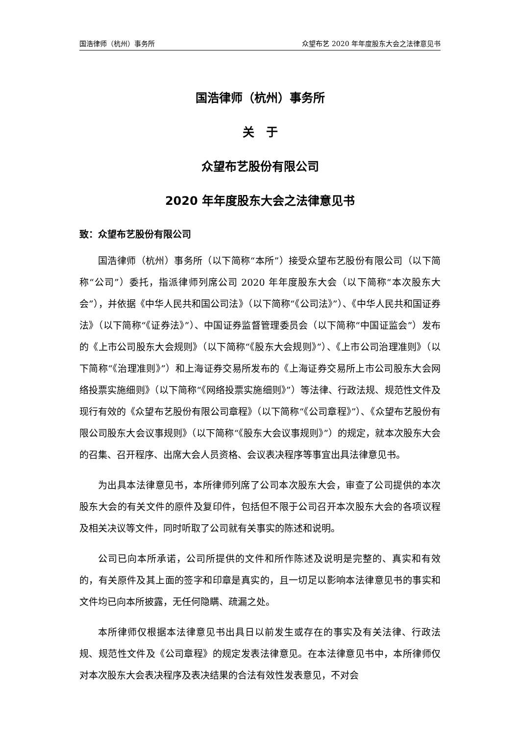国浩律师（杭州）事务所 众望布艺 2020 年年度股东大会之法律意见书
国浩律师（杭州）事务所
关　于
众望布艺股份有限公司
2020 年年度股东大会之法律意见书
致：众望布艺股份有限公司
国浩律师（杭州）事务所（以下简称“本所”）接受众望布艺股份有限公司（以下简称“公司”）委托，指派律师列席公司 2020 年年度股东大会（以下简称“本次股东大会”），并依据《中华人民共和国公司法》（以下简称“《公司法》”）、《中华人民共和国证券法》（以下简称“《证券法》”）、中国证券监督管理委员会（以下简称“中国证监会”）发布的《上市公司股东大会规则》（以下简称“《股东大会规则》”）、《上市公司治理准则》（以下简称“《治理准则》”）和上海证券交易所发布的《上海证券交易所上市公司股东大会网络投票实施细则》（以下简称“《网络投票实施细则》”）等法律、行政法规、规范性文件及现行有效的《众望布艺股份有限公司章程》（以下简称“《公司章程》”）、《众望布艺股份有限公司股东大会议事规则》（以下简称“《股东大会议事规则》”）的规定，就本次股东大会的召集、召开程序、出席大会人员资格、会议表决程序等事宜出具法律意见书。
为出具本法律意见书，本所律师列席了公司本次股东大会，审查了公司提供的本次股东大会的有关文件的原件及复印件，包括但不限于公司召开本次股东大会的各项议程及相关决议等文件，同时听取了公司就有关事实的陈述和说明。
公司已向本所承诺，公司所提供的文件和所作陈述及说明是完整的、真实和有效的，有关原件及其上面的签字和印章是真实的，且一切足以影响本法律意见书的事实和文件均已向本所披露，无任何隐瞒、疏漏之处。
本所律师仅根据本法律意见书出具日以前发生或存在的事实及有关法律、行政法规、规范性文件及《公司章程》的规定发表法律意见。在本法律意见书中，本所律师仅对本次股东大会表决程序及表决结果的合法有效性发表意见，不对会